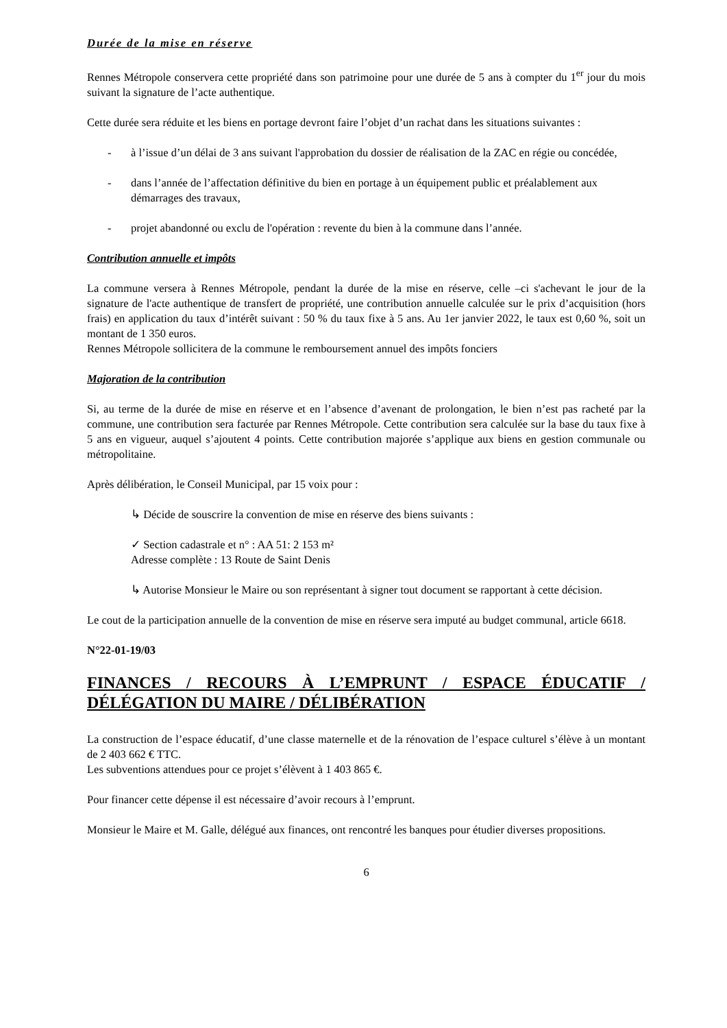Durée de la mise en réserve
Rennes Métropole conservera cette propriété dans son patrimoine pour une durée de 5 ans à compter du 1<sup>er</sup> jour du mois suivant la signature de l’acte authentique.
Cette durée sera réduite et les biens en portage devront faire l’objet d’un rachat dans les situations suivantes :
- à l’issue d’un délai de 3 ans suivant l'approbation du dossier de réalisation de la ZAC en régie ou concédée,
- dans l’année de l’affectation définitive du bien en portage à un équipement public et préalablement aux démarrages des travaux,
- projet abandonné ou exclu de l'opération : revente du bien à la commune dans l’année.
Contribution annuelle et impôts
La commune versera à Rennes Métropole, pendant la durée de la mise en réserve, celle –ci s'achevant le jour de la signature de l'acte authentique de transfert de propriété, une contribution annuelle calculée sur le prix d’acquisition (hors frais) en application du taux d’intérêt suivant : 50 % du taux fixe à 5 ans. Au 1er janvier 2022, le taux est 0,60 %, soit un montant de 1 350 euros.
Rennes Métropole sollicitera de la commune le remboursement annuel des impôts fonciers
Majoration de la contribution
Si, au terme de la durée de mise en réserve et en l’absence d’avenant de prolongation, le bien n’est pas racheté par la commune, une contribution sera facturée par Rennes Métropole. Cette contribution sera calculée sur la base du taux fixe à 5 ans en vigueur, auquel s’ajoutent 4 points. Cette contribution majorée s’applique aux biens en gestion communale ou métropolitaine.
Après délibération, le Conseil Municipal, par 15 voix pour :
↳ Décide de souscrire la convention de mise en réserve des biens suivants :
✓ Section cadastrale et n° : AA 51: 2 153 m²
Adresse complète : 13 Route de Saint Denis
↳ Autorise Monsieur le Maire ou son représentant à signer tout document se rapportant à cette décision.
Le cout de la participation annuelle de la convention de mise en réserve sera imputé au budget communal, article 6618.
N°22-01-19/03
FINANCES / RECOURS À L’EMPRUNT / ESPACE ÉDUCATIF / DÉLÉGATION DU MAIRE / DÉLIBÉRATION
La construction de l’espace éducatif, d’une classe maternelle et de la rénovation de l’espace culturel s’élève à un montant de 2 403 662 € TTC.
Les subventions attendues pour ce projet s’élèvent à 1 403 865 €.
Pour financer cette dépense il est nécessaire d’avoir recours à l’emprunt.
Monsieur le Maire et M. Galle, délégué aux finances, ont rencontré les banques pour étudier diverses propositions.
6